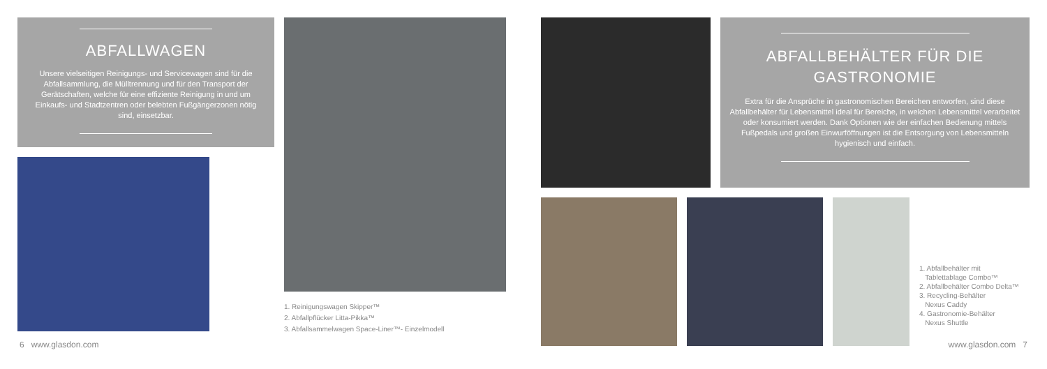ABFALLWAGEN
Unsere vielseitigen Reinigungs- und Servicewagen sind für die Abfallsammlung, die Mülltrennung und für den Transport der Gerätschaften, welche für eine effiziente Reinigung in und um Einkaufs- und Stadtzentren oder belebten Fußgängerzonen nötig sind, einsetzbar.
1. Reinigungswagen Skipper™
2. Abfallpflücker Litta-Pikka™
3. Abfallsammelwagen Space-Liner™- Einzelmodell
6 www.glasdon.com
ABFALLBEHÄLTER FÜR DIE GASTRONOMIE
Extra für die Ansprüche in gastronomischen Bereichen entworfen, sind diese Abfallbehälter für Lebensmittel ideal für Bereiche, in welchen Lebensmittel verarbeitet oder konsumiert werden. Dank Optionen wie der einfachen Bedienung mittels Fußpedals und großen Einwurföffnungen ist die Entsorgung von Lebensmitteln hygienisch und einfach.
1. Abfallbehälter mit
Tablettablage Combo™
2. Abfallbehälter Combo Delta™
3. Recycling-Behälter
Nexus Caddy
4. Gastronomie-Behälter
Nexus Shuttle
www.glasdon.com 7